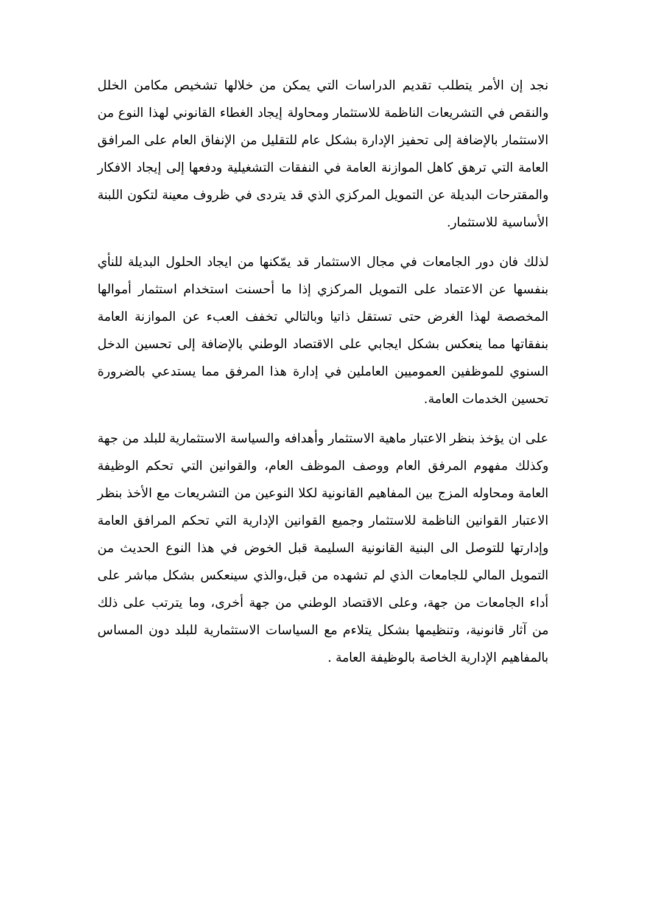نجد إن الأمر يتطلب تقديم الدراسات التي يمكن من خلالها تشخيص مكامن الخلل والنقص في التشريعات الناظمة للاستثمار ومحاولة إيجاد الغطاء القانوني لهذا النوع من الاستثمار بالإضافة إلى تحفيز الإدارة بشكل عام للتقليل من الإنفاق العام على المرافق العامة التي ترهق كاهل الموازنة العامة في النفقات التشغيلية ودفعها إلى إيجاد الافكار والمقترحات البديلة عن التمويل المركزي الذي قد يتردى في ظروف معينة لتكون اللبنة الأساسية للاستثمار.
لذلك فان دور الجامعات في مجال الاستثمار قد يمّكنها من ايجاد الحلول البديلة للنأي بنفسها عن الاعتماد على التمويل المركزي إذا ما أحسنت استخدام استثمار أموالها المخصصة لهذا الغرض حتى تستقل ذاتيا وبالتالي تخفف العبء عن الموازنة العامة بنفقاتها مما ينعكس بشكل ايجابي على الاقتصاد الوطني بالإضافة إلى تحسين الدخل السنوي للموظفين العموميين العاملين في إدارة هذا المرفق مما يستدعي بالضرورة تحسين الخدمات العامة.
على ان يؤخذ بنظر الاعتبار ماهية الاستثمار وأهدافه والسياسة الاستثمارية للبلد من جهة وكذلك مفهوم المرفق العام ووصف الموظف العام، والقوانين التي تحكم الوظيفة العامة ومحاوله المزج بين المفاهيم القانونية لكلا النوعين من التشريعات مع الأخذ بنظر الاعتبار القوانين الناظمة للاستثمار وجميع القوانين الإدارية التي تحكم المرافق العامة وإدارتها للتوصل الى البنية القانونية السليمة قبل الخوض في هذا النوع الحديث من التمويل المالي للجامعات الذي لم تشهده من قبل،والذي سينعكس بشكل مباشر على أداء الجامعات من جهة، وعلى الاقتصاد الوطني من جهة أخرى، وما يترتب على ذلك من آثار قانونية، وتنظيمها بشكل يتلاءم مع السياسات الاستثمارية للبلد دون المساس بالمفاهيم الإدارية الخاصة بالوظيفة العامة .